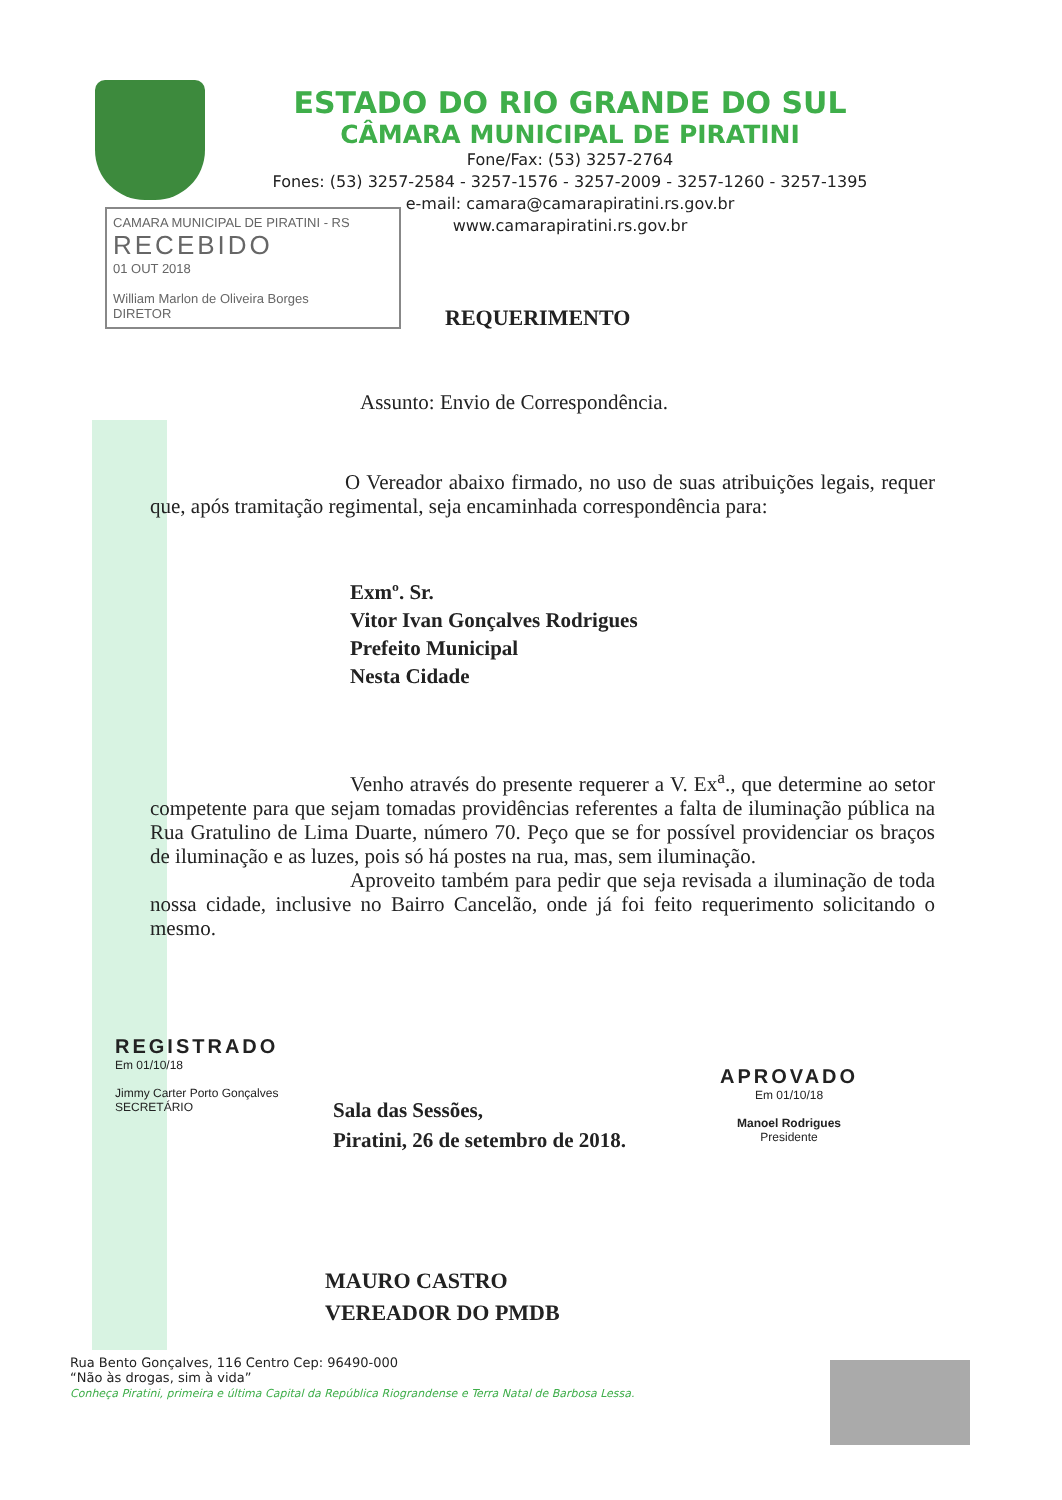ESTADO DO RIO GRANDE DO SUL
CÂMARA MUNICIPAL DE PIRATINI
Fone/Fax: (53) 3257-2764
Fones: (53) 3257-2584 - 3257-1576 - 3257-2009 - 3257-1260 - 3257-1395
e-mail: camara@camarapiratini.rs.gov.br
www.camarapiratini.rs.gov.br
CAMARA MUNICIPAL DE PIRATINI - RS
RECEBIDO
01 OUT 2018
William Marlon de Oliveira Borges
DIRETOR
REQUERIMENTO
Assunto: Envio de Correspondência.
O Vereador abaixo firmado, no uso de suas atribuições legais, requer que, após tramitação regimental, seja encaminhada correspondência para:
Exmº. Sr.
Vitor Ivan Gonçalves Rodrigues
Prefeito Municipal
Nesta Cidade
Venho através do presente requerer a V. Ex<sup>a</sup>., que determine ao setor competente para que sejam tomadas providências referentes a falta de iluminação pública na Rua Gratulino de Lima Duarte, número 70. Peço que se for possível providenciar os braços de iluminação e as luzes, pois só há postes na rua, mas, sem iluminação.
Aproveito também para pedir que seja revisada a iluminação de toda nossa cidade, inclusive no Bairro Cancelão, onde já foi feito requerimento solicitando o mesmo.
REGISTRADO
Em 01/10/18
Jimmy Carter Porto Gonçalves
SECRETÁRIO
Sala das Sessões,
Piratini, 26 de setembro de 2018.
APROVADO
Em 01/10/18
Manoel Rodrigues
Presidente
MAURO CASTRO
VEREADOR DO PMDB
Rua Bento Gonçalves, 116 Centro Cep: 96490-000
“Não às drogas, sim à vida”
Conheça Piratini, primeira e última Capital da República Riograndense e Terra Natal de Barbosa Lessa.